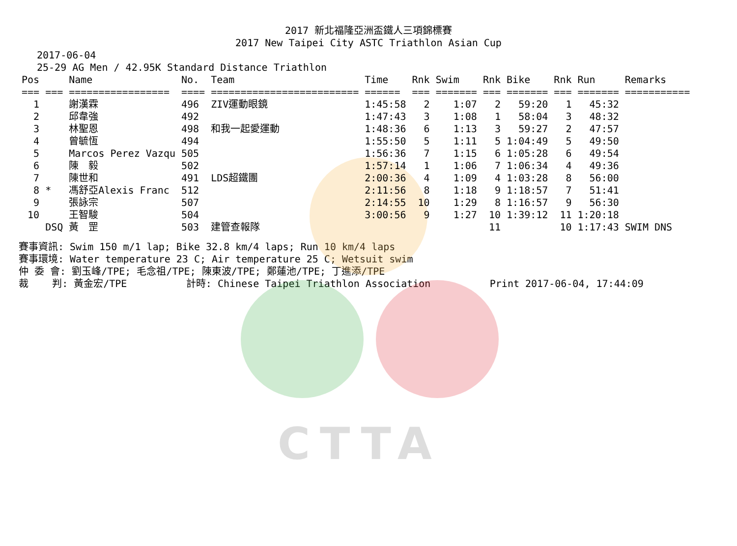CTTA
2017 新北福隆亞洲盃鐵人三項錦標賽
2017 New Taipei City ASTC Triathlon Asian Cup
2017-06-04
25-29 AG Men / 42.95K Standard Distance Triathlon
| Pos | | Name | No. | Team | Time | Rnk | Swim | Rnk | Bike | Rnk | Run | Remarks |
| --- | --- | --- | --- | --- | --- | --- | --- | --- | --- | --- | --- | --- |
| === | === | ================= | ==== | ========================= | ====== | === | ======= | === | ======= | === | ======= | =========== |
| 1 | | 謝漢霖 | 496 | ZIV運動眼鏡 | 1:45:58 | 2 | 1:07 | 2 | 59:20 | 1 | 45:32 | |
| 2 | | 邱韋強 | 492 | | 1:47:43 | 3 | 1:08 | 1 | 58:04 | 3 | 48:32 | |
| 3 | | 林聖恩 | 498 | 和我一起愛運動 | 1:48:36 | 6 | 1:13 | 3 | 59:27 | 2 | 47:57 | |
| 4 | | 曾毓恆 | 494 | | 1:55:50 | 5 | 1:11 | 5 | 1:04:49 | 5 | 49:50 | |
| 5 | | Marcos Perez Vazqu | 505 | | 1:56:36 | 7 | 1:15 | 6 | 1:05:28 | 6 | 49:54 | |
| 6 | | 陳 毅 | 502 | | 1:57:14 | 1 | 1:06 | 7 | 1:06:34 | 4 | 49:36 | |
| 7 | | 陳世和 | 491 | LDS超鐵團 | 2:00:36 | 4 | 1:09 | 4 | 1:03:28 | 8 | 56:00 | |
| 8 | * | 馮舒亞Alexis Franc | 512 | | 2:11:56 | 8 | 1:18 | 9 | 1:18:57 | 7 | 51:41 | |
| 9 | | 張詠宗 | 507 | | 2:14:55 | 10 | 1:29 | 8 | 1:16:57 | 9 | 56:30 | |
| 10 | | 王智駿 | 504 | | 3:00:56 | 9 | 1:27 | 10 | 1:39:12 | 11 | 1:20:18 | |
| | DSQ | 黃 罡 | 503 | 建管查報隊 | | | | 11 | | 10 | 1:17:43 | SWIM DNS |
賽事資訊: Swim 150 m/1 lap; Bike 32.8 km/4 laps; Run 10 km/4 laps 賽事環境: Water temperature 23 C; Air temperature 25 C; Wetsuit swim 仲 委 會: 劉玉峰/TPE; 毛念祖/TPE; 陳東波/TPE; 鄭蓮池/TPE; 丁進添/TPE 裁 判: 黃金宏/TPE 計時: Chinese Taipei Triathlon Association Print 2017-06-04, 17:44:09